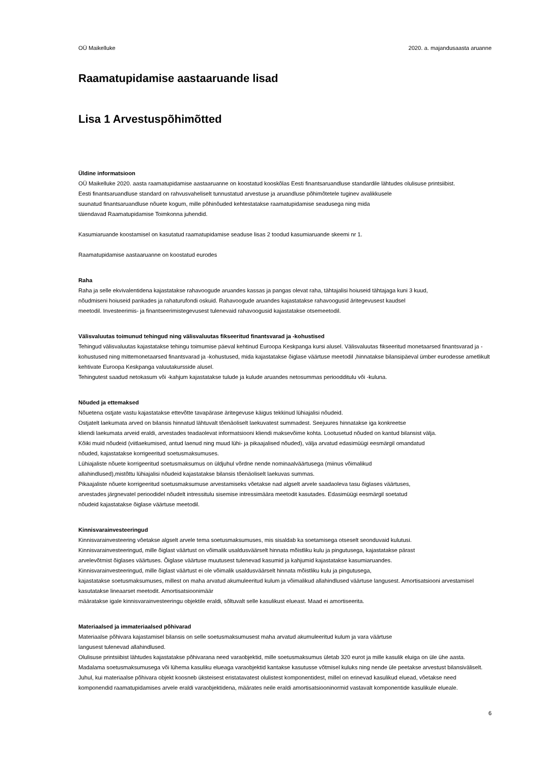OÜ Maikelluke 2020. a. majandusaasta aruanne
Raamatupidamise aastaaruande lisad
Lisa 1 Arvestuspõhimõtted
Üldine informatsioon
OÜ Maikelluke 2020. aasta raamatupidamise aastaaruanne on koostatud kooskõlas Eesti finantsaruandluse standardile lähtudes olulisuse printsiibist.
Eesti finantsaruandluse standard on rahvusvaheliselt tunnustatud arvestuse ja aruandluse põhimõtetele tuginev avalikkusele
suunatud finantsaruandluse nõuete kogum, mille põhinõuded kehtestatakse raamatupidamise seadusega ning mida
täiendavad Raamatupidamise Toimkonna juhendid.
Kasumiaruande koostamisel on kasutatud raamatupidamise seaduse lisas 2 toodud kasumiaruande skeemi nr 1.
Raamatupidamise aastaaruanne on koostatud eurodes
Raha
Raha ja selle ekvivalentidena kajastatakse rahavoogude aruandes kassas ja pangas olevat raha, tähtajalisi hoiuseid tähtajaga kuni 3 kuud,
nõudmiseni hoiuseid pankades ja rahaturufondi oskuid. Rahavoogude aruandes kajastatakse rahavoogusid äritegevusest kaudsel
meetodil. Investeerimis- ja finantseerimistegevusest tulenevaid rahavoogusid kajastatakse otsemeetodil.
Välisvaluutas toimunud tehingud ning välisvaluutas fikseeritud finantsvarad ja -kohustised
Tehingud välisvaluutas kajastatakse tehingu toimumise päeval kehtinud Euroopa Keskpanga kursi alusel. Välisvaluutas fikseeritud monetaarsed finantsvarad ja -kohustused ning mittemonetaarsed finantsvarad ja -kohustused, mida kajastatakse õiglase väärtuse meetodil ,hinnatakse bilansipäeval ümber eurodesse ametlikult kehtivate Euroopa Keskpanga valuutakursside alusel.
Tehingutest saadud netokasum või -kahjum kajastatakse tulude ja kulude aruandes netosummas perioodditulu või -kuluna.
Nõuded ja ettemaksed
Nõuetena ostjate vastu kajastatakse ettevõtte tavapärase äritegevuse käigus tekkinud lühiajalisi nõudeid.
Ostjatelt laekumata arved on bilansis hinnatud lähtuvalt tõenäoliselt laekuvatest summadest. Seejuures hinnatakse iga konkreetse
kliendi laekumata arveid eraldi, arvestades teadaolevat informatsiooni kliendi maksevõime kohta. Lootusetud nõuded on kantud bilansist välja.
Kõiki muid nõudeid (viitlaekumised, antud laenud ning muud lühi- ja pikaajalised nõuded), välja arvatud edasimüügi eesmärgil omandatud
nõuded, kajastatakse korrigeeritud soetusmaksumuses.
Lühiajaliste nõuete korrigeeritud soetusmaksumus on üldjuhul võrdne nende nominaalväärtusega (miinus võimalikud
allahindlused),mistõttu lühiajalisi nõudeid kajastatakse bilansis tõenäoliselt laekuvas summas.
Pikaajaliste nõuete korrigeeritud soetusmaksumuse arvestamiseks võetakse nad algselt arvele saadaoleva tasu õiglases väärtuses,
arvestades järgnevatel perioodidel nõudelt intressitulu sisemise intressimäära meetodit kasutades. Edasimüügi eesmärgil soetatud
nõudeid kajastatakse õiglase väärtuse meetodil.
Kinnisvarainvesteeringud
Kinnisvarainvesteering võetakse algselt arvele tema soetusmaksumuses, mis sisaldab ka soetamisega otseselt seonduvaid kulutusi.
Kinnisvarainvesteeringud, mille õiglast väärtust on võimalik usaldusväärselt hinnata mõistliku kulu ja pingutusega, kajastatakse pärast
arvelevõtmist õiglases väärtuses. Õiglase väärtuse muutusest tulenevad kasumid ja kahjumid kajastatakse kasumiaruandes.
Kinnisvarainvesteeringud, mille õiglast väärtust ei ole võimalik usaldusväärselt hinnata mõistliku kulu ja pingutusega,
kajastatakse soetusmaksumuses, millest on maha arvatud akumuleeritud kulum ja võimalikud allahindlused väärtuse langusest. Amortisatsiooni arvestamisel kasutatakse lineaarset meetodit. Amortisatsioonimäär
määratakse igale kinnisvarainvesteeringu objektile eraldi, sõltuvalt selle kasulikust elueast. Maad ei amortiseerita.
Materiaalsed ja immateriaalsed põhivarad
Materiaalse põhivara kajastamisel bilansis on selle soetusmaksumusest maha arvatud akumuleeritud kulum ja vara väärtuse
langusest tulenevad allahindlused.
Olulisuse printsiibist lähtudes kajastatakse põhivarana need varaobjektid, mille soetusmaksumus ületab 320 eurot ja mille kasulik eluiga on üle ühe aasta. Madalama soetusmaksumusega või lühema kasuliku elueaga varaobjektid kantakse kasutusse võtmisel kuluks ning nende üle peetakse arvestust bilansiväliselt.
Juhul, kui materiaalse põhivara objekt koosneb üksteisest eristatavatest olulistest komponentidest, millel on erinevad kasulikud eluead, võetakse need komponendid raamatupidamises arvele eraldi varaobjektidena, määrates neile eraldi amortisatsiooninormid vastavalt komponentide kasulikule elueale.
6